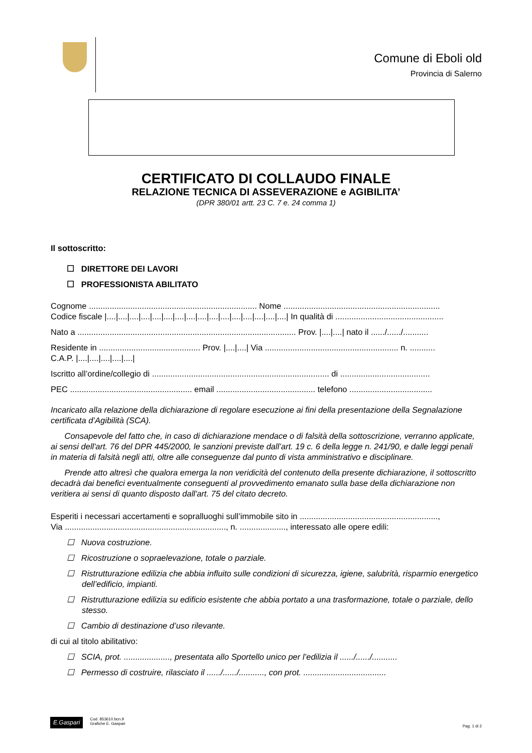Comune di Eboli old
Provincia di Salerno
CERTIFICATO DI COLLAUDO FINALE
RELAZIONE TECNICA DI ASSEVERAZIONE e AGIBILITA’
(DPR 380/01 artt. 23 C. 7 e. 24 comma 1)
Il sottoscritto:
☐ DIRETTORE DEI LAVORI
☐ PROFESSIONISTA ABILITATO
Cognome ......................................................................... Nome ....................................................................
Codice fiscale |....|....|....|....|....|....|....|....|....|....|....|....|....|....|....|....| In qualità di ...............................................
Nato a ............................................................................................... Prov. |....|....| nato il ....../....../...........
Residente in ............................................ Prov. |....|....| Via .......................................................... n. ...........
C.A.P. |....|....|....|....|....|
Iscritto all’ordine/collegio di ............................................................................. di .......................................
PEC ..................................................... email ........................................... telefono ....................................
Incaricato alla relazione della dichiarazione di regolare esecuzione ai fini della presentazione della Segnalazione certificata d’Agibilità (SCA).
Consapevole del fatto che, in caso di dichiarazione mendace o di falsità della sottoscrizione, verranno applicate, ai sensi dell'art. 76 del DPR 445/2000, le sanzioni previste dall’art. 19 c. 6 della legge n. 241/90, e dalle leggi penali in materia di falsità negli atti, oltre alle conseguenze dal punto di vista amministrativo e disciplinare.
Prende atto altresì che qualora emerga la non veridicità del contenuto della presente dichiarazione, il sottoscritto decadrà dai benefici eventualmente conseguenti al provvedimento emanato sulla base della dichiarazione non veritiera ai sensi di quanto disposto dall'art. 75 del citato decreto.
Esperiti i necessari accertamenti e sopralluoghi sull’immobile sito in ............................................................,
Via ......................................................................, n. ...................., interessato alle opere edili:
☐ Nuova costruzione.
☐ Ricostruzione o sopraelevazione, totale o parziale.
☐ Ristrutturazione edilizia che abbia influito sulle condizioni di sicurezza, igiene, salubrità, risparmio energetico dell’edificio, impianti.
☐ Ristrutturazione edilizia su edificio esistente che abbia portato a una trasformazione, totale o parziale, dello stesso.
☐ Cambio di destinazione d’uso rilevante.
di cui al titolo abilitativo:
☐ SCIA, prot. ...................., presentata allo Sportello unico per l’edilizia il ....../....../...........
☐ Permesso di costruire, rilasciato il ....../....../..........., con prot. ....................................
E.Gaspari
Cod. 853610.bcn.9
Grafiche E. Gaspari
Pag. 1 di 2